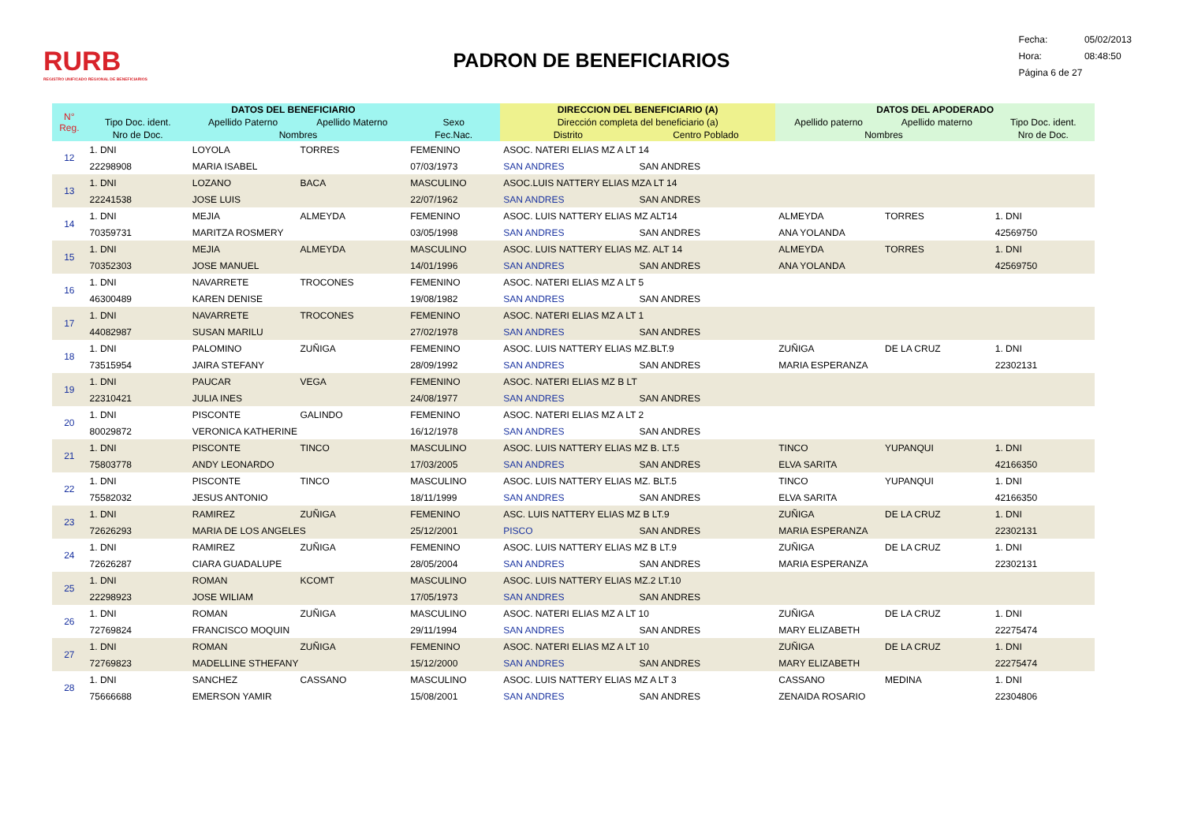RURB
REGISTRO UNIFICADO REGIONAL DE BENEFICIARIOS
PADRON DE BENEFICIARIOS
Fecha: 05/02/2013
Hora: 08:48:50
Página 6 de 27
| N° Reg. | DATOS DEL BENEFICIARIO | | | | DIRECCION DEL BENEFICIARIO (A) | | DATOS DEL APODERADO | | |
| --- | --- | --- | --- | --- | --- | --- | --- | --- | --- |
| | Tipo Doc. ident. | Apellido Paterno | Apellido Materno | Sexo | Dirección completa del beneficiario (a) | | Apellido paterno | Apellido materno | Tipo Doc. ident. |
| | Nro de Doc. | Nombres | | Fec.Nac. | Distrito | Centro Poblado | Nombres | | Nro de Doc. |
| 12 | 1. DNI | LOYOLA | TORRES | FEMENINO | ASOC. NATERI ELIAS MZ A LT 14 | | | | |
| | 22298908 | MARIA ISABEL | | 07/03/1973 | SAN ANDRES | SAN ANDRES | | | |
| 13 | 1. DNI | LOZANO | BACA | MASCULINO | ASOC.LUIS NATTERY ELIAS MZA LT 14 | | | | |
| | 22241538 | JOSE LUIS | | 22/07/1962 | SAN ANDRES | SAN ANDRES | | | |
| 14 | 1. DNI | MEJIA | ALMEYDA | FEMENINO | ASOC. LUIS NATTERY ELIAS MZ ALT14 | | ALMEYDA | TORRES | 1. DNI |
| | 70359731 | MARITZA ROSMERY | | 03/05/1998 | SAN ANDRES | SAN ANDRES | ANA YOLANDA | | 42569750 |
| 15 | 1. DNI | MEJIA | ALMEYDA | MASCULINO | ASOC. LUIS NATTERY ELIAS MZ. ALT 14 | | ALMEYDA | TORRES | 1. DNI |
| | 70352303 | JOSE MANUEL | | 14/01/1996 | SAN ANDRES | SAN ANDRES | ANA YOLANDA | | 42569750 |
| 16 | 1. DNI | NAVARRETE | TROCONES | FEMENINO | ASOC. NATERI ELIAS MZ A LT 5 | | | | |
| | 46300489 | KAREN DENISE | | 19/08/1982 | SAN ANDRES | SAN ANDRES | | | |
| 17 | 1. DNI | NAVARRETE | TROCONES | FEMENINO | ASOC. NATERI ELIAS MZ A LT 1 | | | | |
| | 44082987 | SUSAN MARILU | | 27/02/1978 | SAN ANDRES | SAN ANDRES | | | |
| 18 | 1. DNI | PALOMINO | ZUÑIGA | FEMENINO | ASOC. LUIS NATTERY ELIAS MZ.BLT.9 | | ZUÑIGA | DE LA CRUZ | 1. DNI |
| | 73515954 | JAIRA STEFANY | | 28/09/1992 | SAN ANDRES | SAN ANDRES | MARIA ESPERANZA | | 22302131 |
| 19 | 1. DNI | PAUCAR | VEGA | FEMENINO | ASOC. NATERI ELIAS MZ B LT | | | | |
| | 22310421 | JULIA INES | | 24/08/1977 | SAN ANDRES | SAN ANDRES | | | |
| 20 | 1. DNI | PISCONTE | GALINDO | FEMENINO | ASOC. NATERI ELIAS MZ A LT 2 | | | | |
| | 80029872 | VERONICA KATHERINE | | 16/12/1978 | SAN ANDRES | SAN ANDRES | | | |
| 21 | 1. DNI | PISCONTE | TINCO | MASCULINO | ASOC. LUIS NATTERY ELIAS MZ B. LT.5 | | TINCO | YUPANQUI | 1. DNI |
| | 75803778 | ANDY LEONARDO | | 17/03/2005 | SAN ANDRES | SAN ANDRES | ELVA SARITA | | 42166350 |
| 22 | 1. DNI | PISCONTE | TINCO | MASCULINO | ASOC. LUIS NATTERY ELIAS MZ. BLT.5 | | TINCO | YUPANQUI | 1. DNI |
| | 75582032 | JESUS ANTONIO | | 18/11/1999 | SAN ANDRES | SAN ANDRES | ELVA SARITA | | 42166350 |
| 23 | 1. DNI | RAMIREZ | ZUÑIGA | FEMENINO | ASC. LUIS NATTERY ELIAS MZ B LT.9 | | ZUÑIGA | DE LA CRUZ | 1. DNI |
| | 72626293 | MARIA DE LOS ANGELES | | 25/12/2001 | PISCO | SAN ANDRES | MARIA ESPERANZA | | 22302131 |
| 24 | 1. DNI | RAMIREZ | ZUÑIGA | FEMENINO | ASOC. LUIS NATTERY ELIAS MZ B LT.9 | | ZUÑIGA | DE LA CRUZ | 1. DNI |
| | 72626287 | CIARA GUADALUPE | | 28/05/2004 | SAN ANDRES | SAN ANDRES | MARIA ESPERANZA | | 22302131 |
| 25 | 1. DNI | ROMAN | KCOMT | MASCULINO | ASOC. LUIS NATTERY ELIAS MZ.2 LT.10 | | | | |
| | 22298923 | JOSE WILIAM | | 17/05/1973 | SAN ANDRES | SAN ANDRES | | | |
| 26 | 1. DNI | ROMAN | ZUÑIGA | MASCULINO | ASOC. NATERI ELIAS MZ A LT 10 | | ZUÑIGA | DE LA CRUZ | 1. DNI |
| | 72769824 | FRANCISCO MOQUIN | | 29/11/1994 | SAN ANDRES | SAN ANDRES | MARY ELIZABETH | | 22275474 |
| 27 | 1. DNI | ROMAN | ZUÑIGA | FEMENINO | ASOC. NATERI ELIAS MZ A LT 10 | | ZUÑIGA | DE LA CRUZ | 1. DNI |
| | 72769823 | MADELLINE STHEFANY | | 15/12/2000 | SAN ANDRES | SAN ANDRES | MARY ELIZABETH | | 22275474 |
| 28 | 1. DNI | SANCHEZ | CASSANO | MASCULINO | ASOC. LUIS NATTERY ELIAS MZ A LT 3 | | CASSANO | MEDINA | 1. DNI |
| | 75666688 | EMERSON YAMIR | | 15/08/2001 | SAN ANDRES | SAN ANDRES | ZENAIDA ROSARIO | | 22304806 |